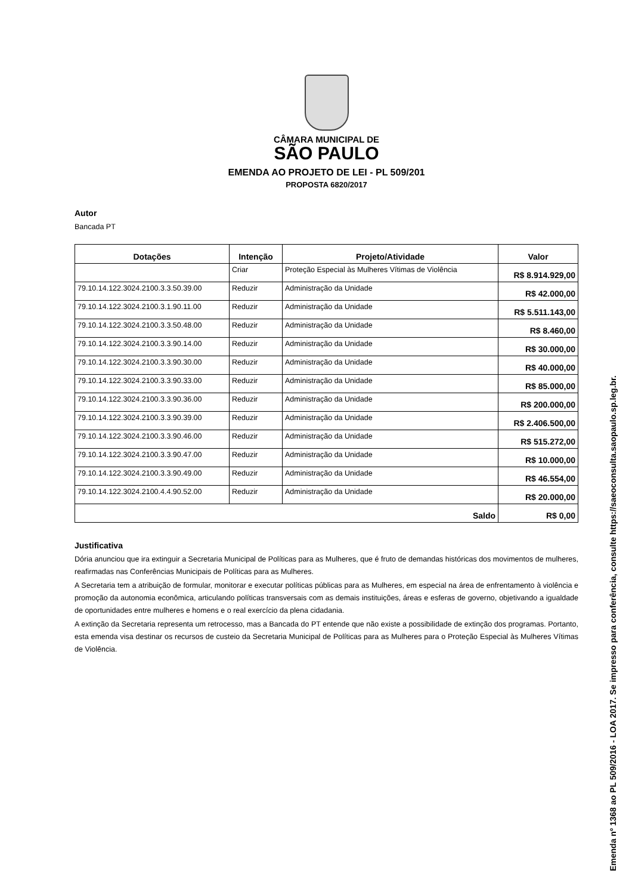CÂMARA MUNICIPAL DE
SÃO PAULO
EMENDA AO PROJETO DE LEI - PL 509/201
PROPOSTA 6820/2017
Autor
Bancada PT
| Dotações | Intenção | Projeto/Atividade | Valor |
| --- | --- | --- | --- |
| | Criar | Proteção Especial às Mulheres Vítimas de Violência | R$ 8.914.929,00 |
| 79.10.14.122.3024.2100.3.3.50.39.00 | Reduzir | Administração da Unidade | R$ 42.000,00 |
| 79.10.14.122.3024.2100.3.1.90.11.00 | Reduzir | Administração da Unidade | R$ 5.511.143,00 |
| 79.10.14.122.3024.2100.3.3.50.48.00 | Reduzir | Administração da Unidade | R$ 8.460,00 |
| 79.10.14.122.3024.2100.3.3.90.14.00 | Reduzir | Administração da Unidade | R$ 30.000,00 |
| 79.10.14.122.3024.2100.3.3.90.30.00 | Reduzir | Administração da Unidade | R$ 40.000,00 |
| 79.10.14.122.3024.2100.3.3.90.33.00 | Reduzir | Administração da Unidade | R$ 85.000,00 |
| 79.10.14.122.3024.2100.3.3.90.36.00 | Reduzir | Administração da Unidade | R$ 200.000,00 |
| 79.10.14.122.3024.2100.3.3.90.39.00 | Reduzir | Administração da Unidade | R$ 2.406.500,00 |
| 79.10.14.122.3024.2100.3.3.90.46.00 | Reduzir | Administração da Unidade | R$ 515.272,00 |
| 79.10.14.122.3024.2100.3.3.90.47.00 | Reduzir | Administração da Unidade | R$ 10.000,00 |
| 79.10.14.122.3024.2100.3.3.90.49.00 | Reduzir | Administração da Unidade | R$ 46.554,00 |
| 79.10.14.122.3024.2100.4.4.90.52.00 | Reduzir | Administração da Unidade | R$ 20.000,00 |
| Saldo | | | R$ 0,00 |
Justificativa
Dória anunciou que ira extinguir a Secretaria Municipal de Políticas para as Mulheres, que é fruto de demandas históricas dos movimentos de mulheres, reafirmadas nas Conferências Municipais de Políticas para as Mulheres.
A Secretaria tem a atribuição de formular, monitorar e executar políticas públicas para as Mulheres, em especial na área de enfrentamento à violência e promoção da autonomia econômica, articulando políticas transversais com as demais instituições, áreas e esferas de governo, objetivando a igualdade de oportunidades entre mulheres e homens e o real exercício da plena cidadania.
A extinção da Secretaria representa um retrocesso, mas a Bancada do PT entende que não existe a possibilidade de extinção dos programas. Portanto, esta emenda visa destinar os recursos de custeio da Secretaria Municipal de Políticas para as Mulheres para o Proteção Especial às Mulheres Vítimas de Violência.
Emenda nº 1368 ao PL 509/2016 - LOA 2017. Se impresso para conferência, consulte https://saeoconsulta.saopaulo.sp.leg.br.